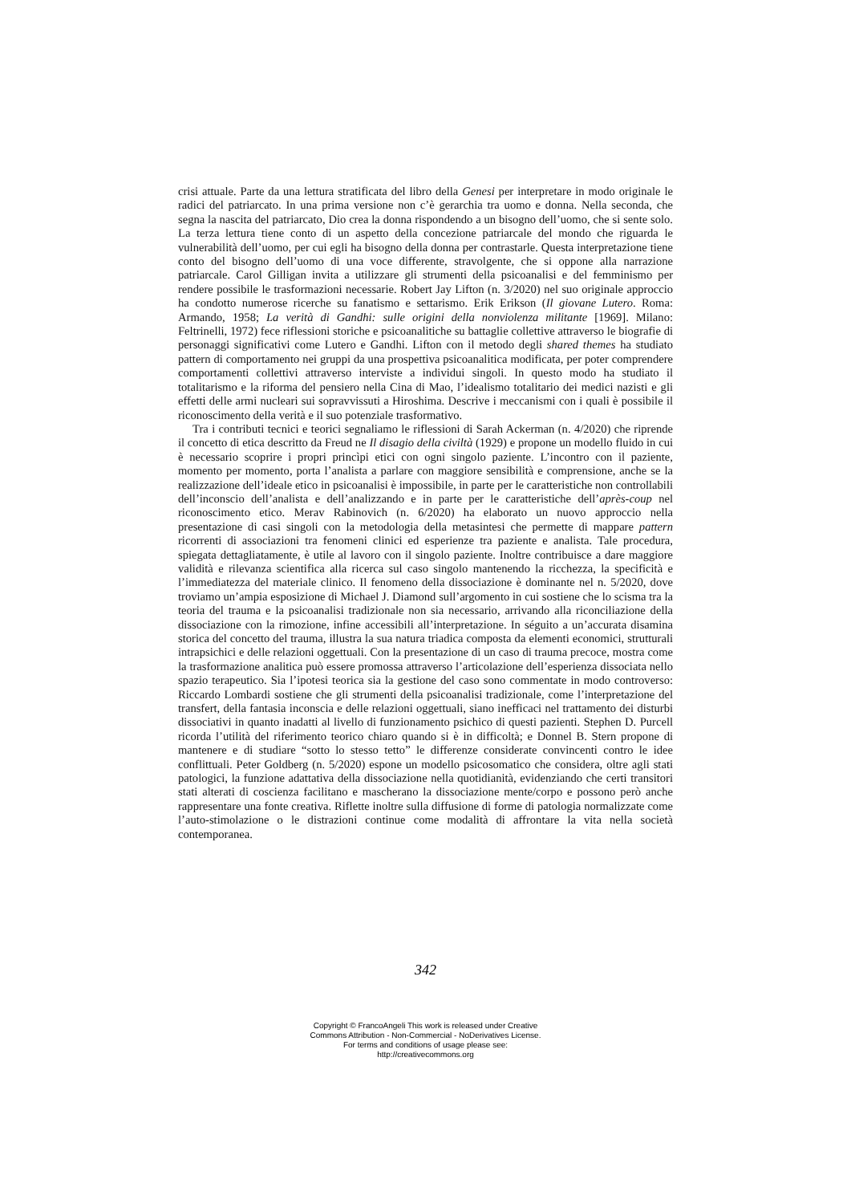crisi attuale. Parte da una lettura stratificata del libro della Genesi per interpretare in modo originale le radici del patriarcato. In una prima versione non c’è gerarchia tra uomo e donna. Nella seconda, che segna la nascita del patriarcato, Dio crea la donna rispondendo a un bisogno dell’uomo, che si sente solo. La terza lettura tiene conto di un aspetto della concezione patriarcale del mondo che riguarda le vulnerabilità dell’uomo, per cui egli ha bisogno della donna per contrastarle. Questa interpretazione tiene conto del bisogno dell’uomo di una voce differente, stravolgente, che si oppone alla narrazione patriarcale. Carol Gilligan invita a utilizzare gli strumenti della psicoanalisi e del femminismo per rendere possibile le trasformazioni necessarie. Robert Jay Lifton (n. 3/2020) nel suo originale approccio ha condotto numerose ricerche su fanatismo e settarismo. Erik Erikson (Il giovane Lutero. Roma: Armando, 1958; La verità di Gandhi: sulle origini della nonviolenza militante [1969]. Milano: Feltrinelli, 1972) fece riflessioni storiche e psicoanalitiche su battaglie collettive attraverso le biografie di personaggi significativi come Lutero e Gandhi. Lifton con il metodo degli shared themes ha studiato pattern di comportamento nei gruppi da una prospettiva psicoanalitica modificata, per poter comprendere comportamenti collettivi attraverso interviste a individui singoli. In questo modo ha studiato il totalitarismo e la riforma del pensiero nella Cina di Mao, l’idealismo totalitario dei medici nazisti e gli effetti delle armi nucleari sui sopravvissuti a Hiroshima. Descrive i meccanismi con i quali è possibile il riconoscimento della verità e il suo potenziale trasformativo.
Tra i contributi tecnici e teorici segnaliamo le riflessioni di Sarah Ackerman (n. 4/2020) che riprende il concetto di etica descritto da Freud ne Il disagio della civiltà (1929) e propone un modello fluido in cui è necessario scoprire i propri princìpi etici con ogni singolo paziente. L’incontro con il paziente, momento per momento, porta l’analista a parlare con maggiore sensibilità e comprensione, anche se la realizzazione dell’ideale etico in psicoanalisi è impossibile, in parte per le caratteristiche non controllabili dell’inconscio dell’analista e dell’analizzando e in parte per le caratteristiche dell’après-coup nel riconoscimento etico. Merav Rabinovich (n. 6/2020) ha elaborato un nuovo approccio nella presentazione di casi singoli con la metodologia della metasintesi che permette di mappare pattern ricorrenti di associazioni tra fenomeni clinici ed esperienze tra paziente e analista. Tale procedura, spiegata dettagliatamente, è utile al lavoro con il singolo paziente. Inoltre contribuisce a dare maggiore validità e rilevanza scientifica alla ricerca sul caso singolo mantenendo la ricchezza, la specificità e l’immediatezza del materiale clinico. Il fenomeno della dissociazione è dominante nel n. 5/2020, dove troviamo un’ampia esposizione di Michael J. Diamond sull’argomento in cui sostiene che lo scisma tra la teoria del trauma e la psicoanalisi tradizionale non sia necessario, arrivando alla riconciliazione della dissociazione con la rimozione, infine accessibili all’interpretazione. In séguito a un’accurata disamina storica del concetto del trauma, illustra la sua natura triadica composta da elementi economici, strutturali intrapsichici e delle relazioni oggettuali. Con la presentazione di un caso di trauma precoce, mostra come la trasformazione analitica può essere promossa attraverso l’articolazione dell’esperienza dissociata nello spazio terapeutico. Sia l’ipotesi teorica sia la gestione del caso sono commentate in modo controverso: Riccardo Lombardi sostiene che gli strumenti della psicoanalisi tradizionale, come l’interpretazione del transfert, della fantasia inconscia e delle relazioni oggettuali, siano inefficaci nel trattamento dei disturbi dissociativi in quanto inadatti al livello di funzionamento psichico di questi pazienti. Stephen D. Purcell ricorda l’utilità del riferimento teorico chiaro quando si è in difficoltà; e Donnel B. Stern propone di mantenere e di studiare “sotto lo stesso tetto” le differenze considerate convincenti contro le idee conflittuali. Peter Goldberg (n. 5/2020) espone un modello psicosomatico che considera, oltre agli stati patologici, la funzione adattativa della dissociazione nella quotidianità, evidenziando che certi transitori stati alterati di coscienza facilitano e mascherano la dissociazione mente/corpo e possono però anche rappresentare una fonte creativa. Riflette inoltre sulla diffusione di forme di patologia normalizzate come l’auto-stimolazione o le distrazioni continue come modalità di affrontare la vita nella società contemporanea.
342
Copyright © FrancoAngeli This work is released under Creative
Commons Attribution - Non-Commercial - NoDerivatives License.
For terms and conditions of usage please see:
http://creativecommons.org